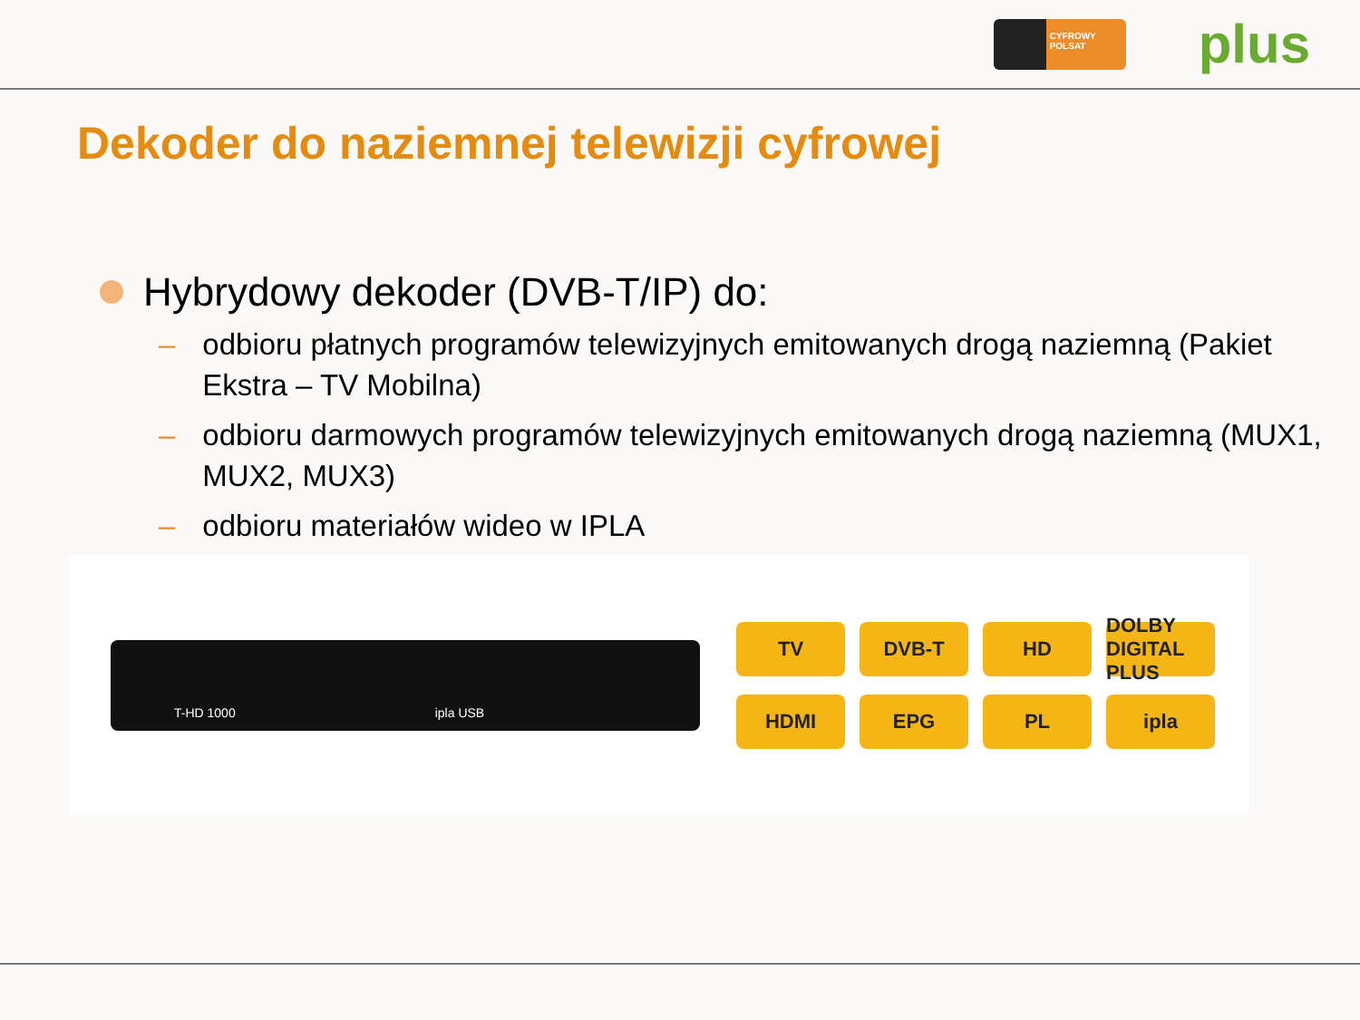CYFROWY POLSAT
plus
Dekoder do naziemnej telewizji cyfrowej
Hybrydowy dekoder (DVB-T/IP) do:
– odbioru płatnych programów telewizyjnych emitowanych drogą naziemną (Pakiet Ekstra – TV Mobilna)
– odbioru darmowych programów telewizyjnych emitowanych drogą naziemną (MUX1, MUX2, MUX3)
– odbioru materiałów wideo w IPLA
T-HD 1000 ipla USB
TV
DVB-T
HD
DOLBY DIGITAL PLUS
HDMI
EPG
PL
ipla